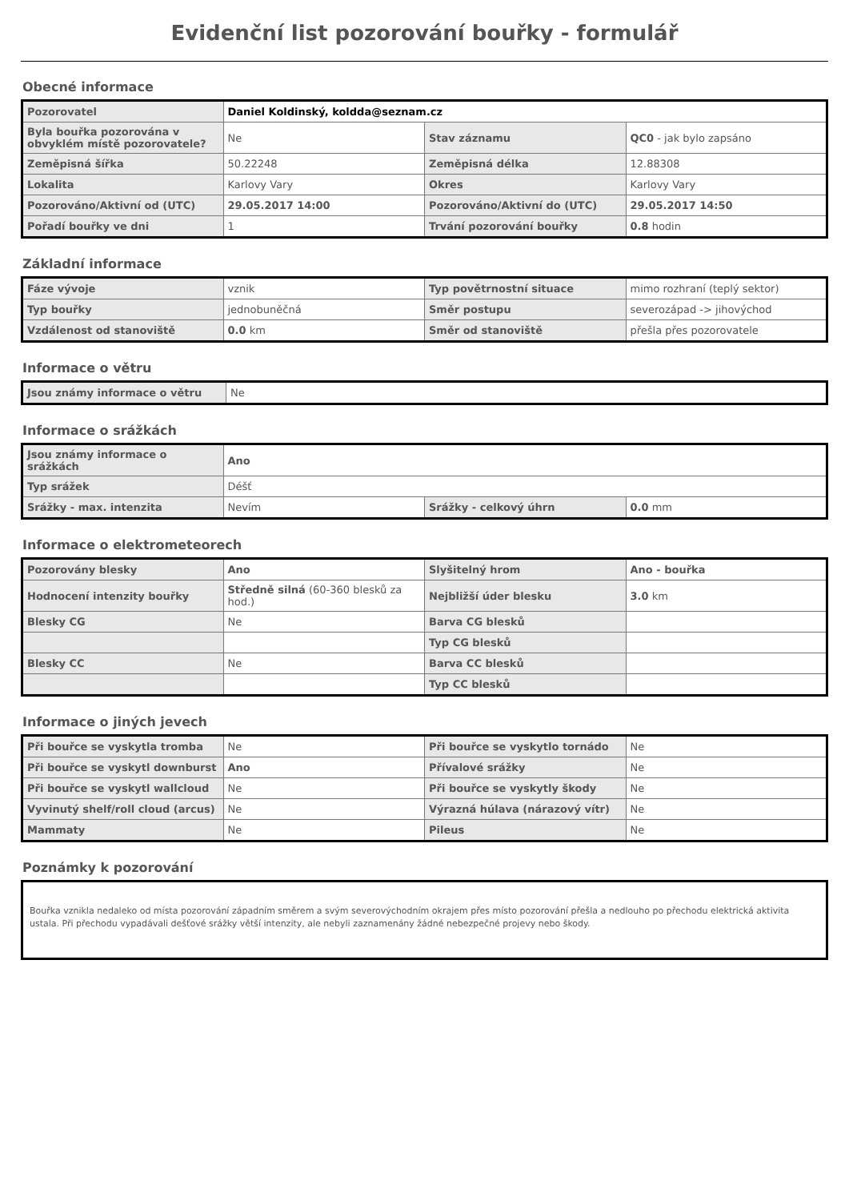Evidenční list pozorování bouřky - formulář
Obecné informace
| Pozorovatel | Daniel Koldinský, koldda@seznam.cz | | |
| Byla bouřka pozorována v obvyklém místě pozorovatele? | Ne | Stav záznamu | QC0 - jak bylo zapsáno |
| Zeměpisná šířka | 50.22248 | Zeměpisná délka | 12.88308 |
| Lokalita | Karlovy Vary | Okres | Karlovy Vary |
| Pozorováno/Aktivní od (UTC) | 29.05.2017 14:00 | Pozorováno/Aktivní do (UTC) | 29.05.2017 14:50 |
| Pořadí bouřky ve dni | 1 | Trvání pozorování bouřky | 0.8 hodin |
Základní informace
| Fáze vývoje | vznik | Typ povětrnostní situace | mimo rozhraní (teplý sektor) |
| Typ bouřky | jednobuněčná | Směr postupu | severozápad -> jihovýchod |
| Vzdálenost od stanoviště | 0.0 km | Směr od stanoviště | přešla přes pozorovatele |
Informace o větru
| Jsou známy informace o větru | Ne |
Informace o srážkách
| Jsou známy informace o srážkách | Ano | | |
| Typ srážek | Déšť | | |
| Srážky - max. intenzita | Nevím | Srážky - celkový úhrn | 0.0 mm |
Informace o elektrometeorech
| Pozorovány blesky | Ano | Slyšitelný hrom | Ano - bouřka |
| Hodnocení intenzity bouřky | Středně silná (60-360 blesků za hod.) | Nejbližší úder blesku | 3.0 km |
| Blesky CG | Ne | Barva CG blesků | |
| | | Typ CG blesků | |
| Blesky CC | Ne | Barva CC blesků | |
| | | Typ CC blesků | |
Informace o jiných jevech
| Při bouřce se vyskytla tromba | Ne | Při bouřce se vyskytlo tornádo | Ne |
| Při bouřce se vyskytl downburst | Ano | Přívalové srážky | Ne |
| Při bouřce se vyskytl wallcloud | Ne | Při bouřce se vyskytly škody | Ne |
| Vyvinutý shelf/roll cloud (arcus) | Ne | Výrazná húlava (nárazový vítr) | Ne |
| Mammaty | Ne | Pileus | Ne |
Poznámky k pozorování
Bouřka vznikla nedaleko od místa pozorování západním směrem a svým severovýchodním okrajem přes místo pozorování přešla a nedlouho po přechodu elektrická aktivita ustala. Při přechodu vypadávali dešťové srážky větší intenzity, ale nebyli zaznamenány žádné nebezpečné projevy nebo škody.